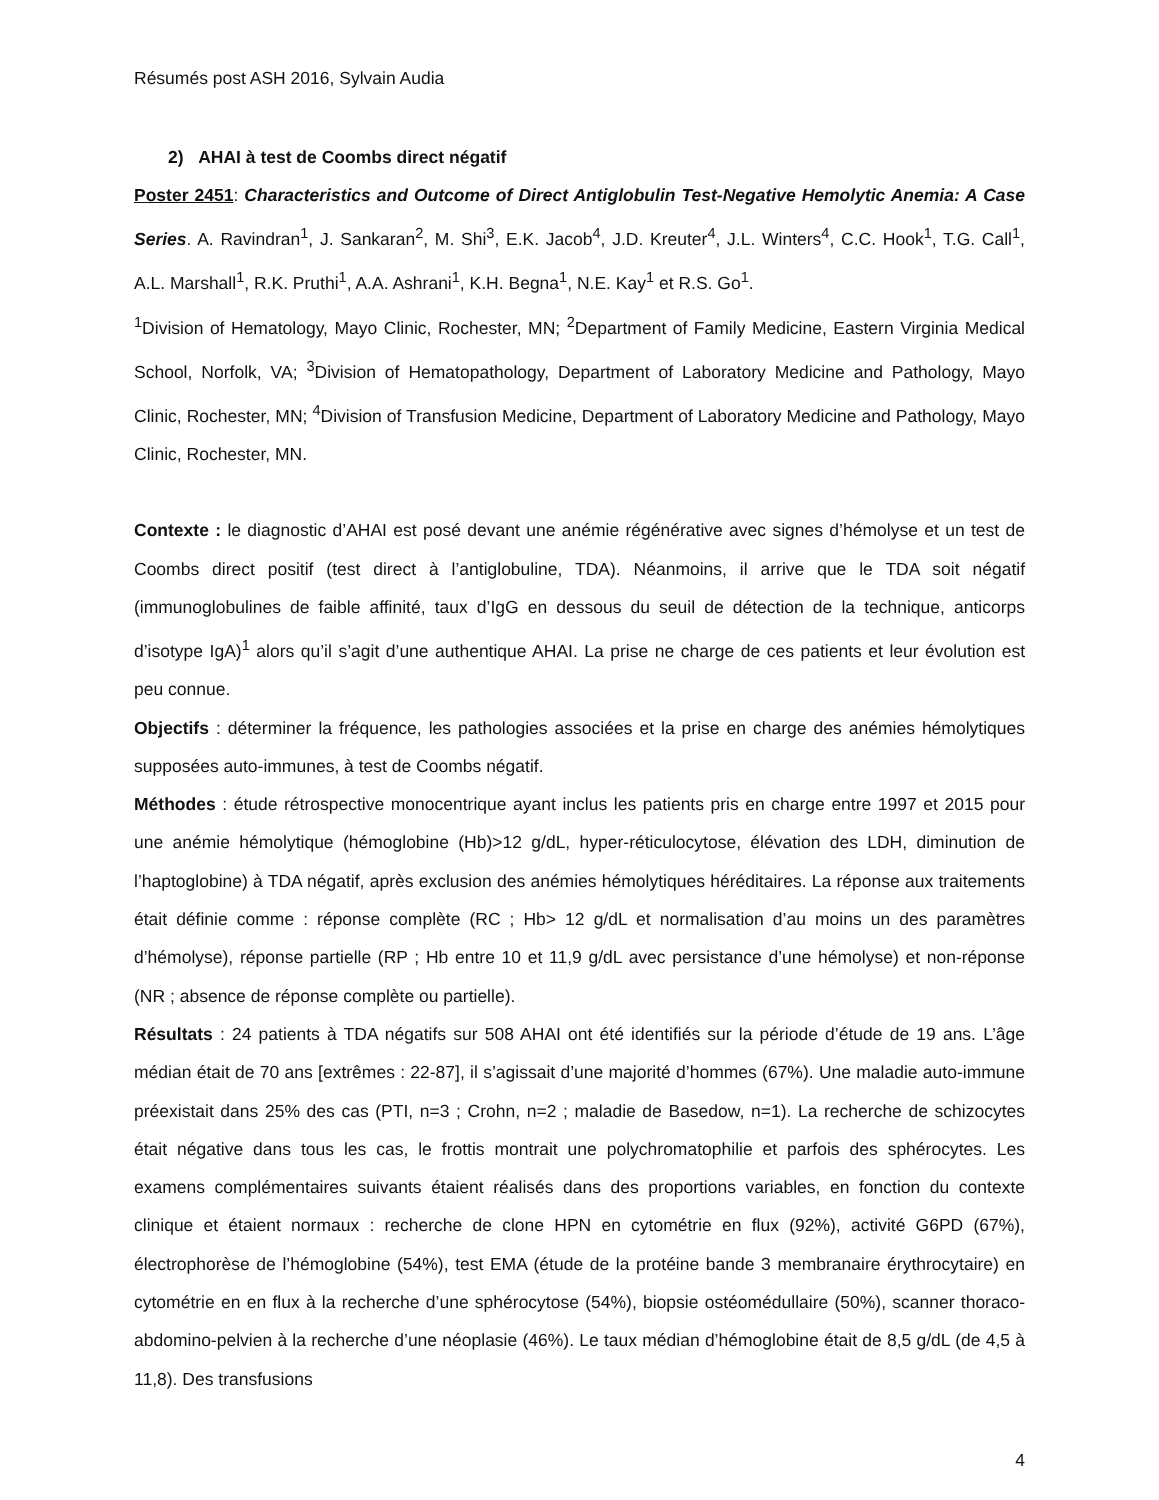Résumés post ASH 2016, Sylvain Audia
2) AHAI à test de Coombs direct négatif
Poster 2451: Characteristics and Outcome of Direct Antiglobulin Test-Negative Hemolytic Anemia: A Case Series. A. Ravindran<sup>1</sup>, J. Sankaran<sup>2</sup>, M. Shi<sup>3</sup>, E.K. Jacob<sup>4</sup>, J.D. Kreuter<sup>4</sup>, J.L. Winters<sup>4</sup>, C.C. Hook<sup>1</sup>, T.G. Call<sup>1</sup>, A.L. Marshall<sup>1</sup>, R.K. Pruthi<sup>1</sup>, A.A. Ashrani<sup>1</sup>, K.H. Begna<sup>1</sup>, N.E. Kay<sup>1</sup> et R.S. Go<sup>1</sup>.
<sup>1</sup> Division of Hematology, Mayo Clinic, Rochester, MN; <sup>2</sup>Department of Family Medicine, Eastern Virginia Medical School, Norfolk, VA; <sup>3</sup>Division of Hematopathology, Department of Laboratory Medicine and Pathology, Mayo Clinic, Rochester, MN; <sup>4</sup>Division of Transfusion Medicine, Department of Laboratory Medicine and Pathology, Mayo Clinic, Rochester, MN.
Contexte : le diagnostic d’AHAI est posé devant une anémie régénérative avec signes d’hémolyse et un test de Coombs direct positif (test direct à l’antiglobuline, TDA). Néanmoins, il arrive que le TDA soit négatif (immunoglobulines de faible affinité, taux d’IgG en dessous du seuil de détection de la technique, anticorps d’isotype IgA)<sup>1</sup> alors qu’il s’agit d’une authentique AHAI. La prise ne charge de ces patients et leur évolution est peu connue.
Objectifs : déterminer la fréquence, les pathologies associées et la prise en charge des anémies hémolytiques supposées auto-immunes, à test de Coombs négatif.
Méthodes : étude rétrospective monocentrique ayant inclus les patients pris en charge entre 1997 et 2015 pour une anémie hémolytique (hémoglobine (Hb)>12 g/dL, hyper-réticulocytose, élévation des LDH, diminution de l’haptoglobine) à TDA négatif, après exclusion des anémies hémolytiques héréditaires. La réponse aux traitements était définie comme : réponse complète (RC ; Hb> 12 g/dL et normalisation d’au moins un des paramètres d’hémolyse), réponse partielle (RP ; Hb entre 10 et 11,9 g/dL avec persistance d’une hémolyse) et non-réponse (NR ; absence de réponse complète ou partielle).
Résultats : 24 patients à TDA négatifs sur 508 AHAI ont été identifiés sur la période d’étude de 19 ans. L’âge médian était de 70 ans [extrêmes : 22-87], il s’agissait d’une majorité d’hommes (67%). Une maladie auto-immune préexistait dans 25% des cas (PTI, n=3 ; Crohn, n=2 ; maladie de Basedow, n=1). La recherche de schizocytes était négative dans tous les cas, le frottis montrait une polychromatophilie et parfois des sphérocytes. Les examens complémentaires suivants étaient réalisés dans des proportions variables, en fonction du contexte clinique et étaient normaux : recherche de clone HPN en cytométrie en flux (92%), activité G6PD (67%), électrophorèse de l’hémoglobine (54%), test EMA (étude de la protéine bande 3 membranaire érythrocytaire) en cytométrie en en flux à la recherche d’une sphérocytose (54%), biopsie ostéomédullaire (50%), scanner thoraco-abdomino-pelvien à la recherche d’une néoplasie (46%). Le taux médian d’hémoglobine était de 8,5 g/dL (de 4,5 à 11,8). Des transfusions
4